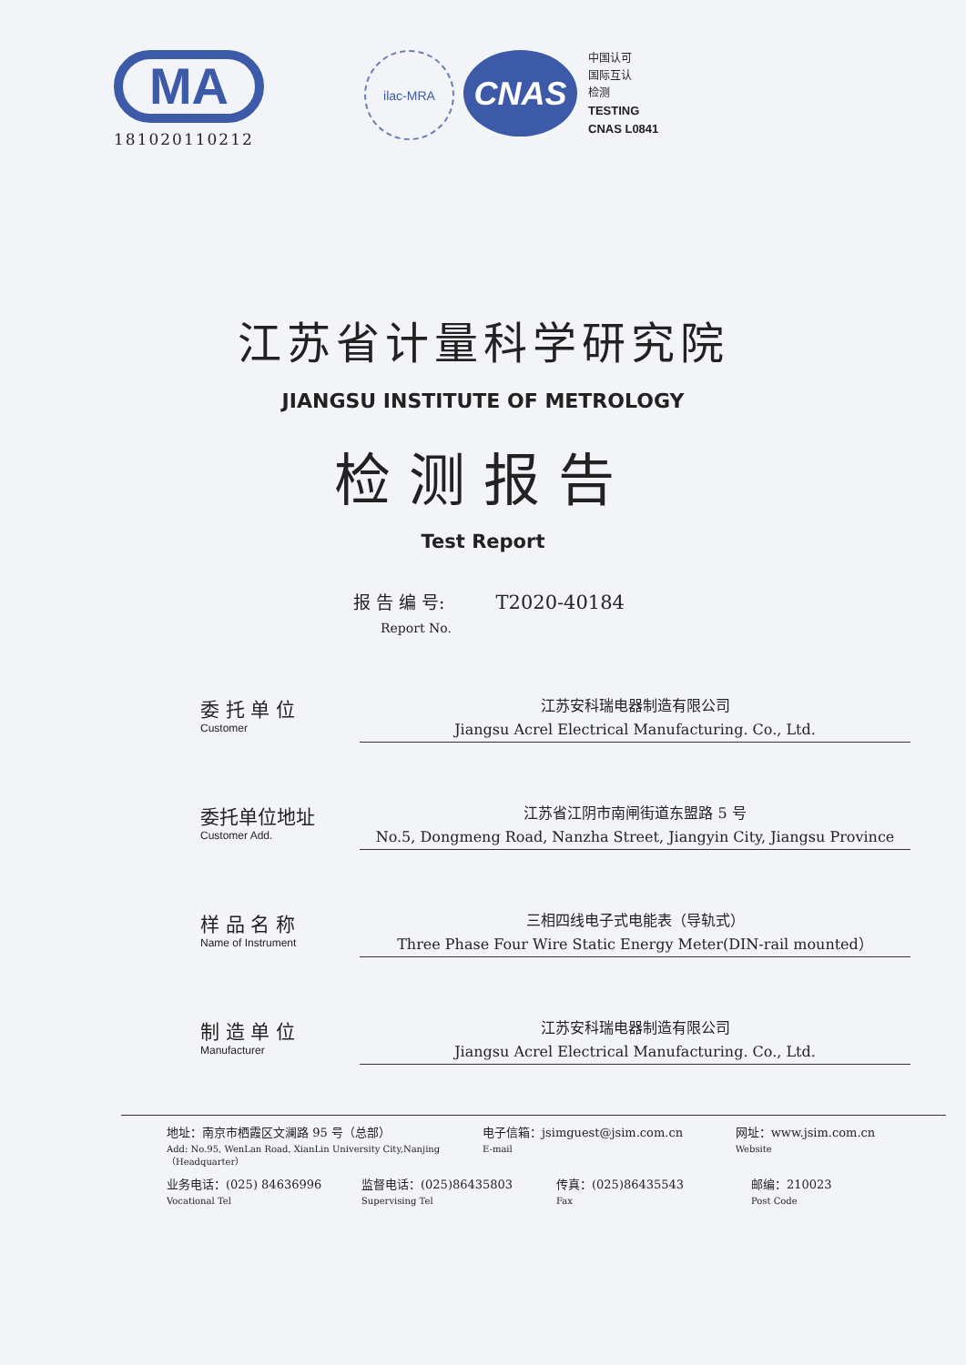MA
181020110212
ilac-MRA
CNAS
中国认可
国际互认
检测
TESTING
CNAS L0841
江苏省计量科学研究院
JIANGSU INSTITUTE OF METROLOGY
检测报告
Test Report
报 告 编 号: T2020-40184
Report No.
委 托 单 位
Customer
江苏安科瑞电器制造有限公司
Jiangsu Acrel Electrical Manufacturing. Co., Ltd.
委托单位地址
Customer Add.
江苏省江阴市南闸街道东盟路 5 号
No.5, Dongmeng Road, Nanzha Street, Jiangyin City, Jiangsu Province
样 品 名 称
Name of Instrument
三相四线电子式电能表（导轨式）
Three Phase Four Wire Static Energy Meter(DIN-rail mounted）
制 造 单 位
Manufacturer
江苏安科瑞电器制造有限公司
Jiangsu Acrel Electrical Manufacturing. Co., Ltd.
地址：南京市栖霞区文澜路 95 号（总部）
Add: No.95, WenLan Road, XianLin University City,Nanjing（Headquarter）
电子信箱：jsimguest@jsim.com.cn
E-mail
网址：www.jsim.com.cn
Website
业务电话：(025) 84636996
Vocational Tel
监督电话：(025)86435803
Supervising Tel
传真：(025)86435543
Fax
邮编：210023
Post Code